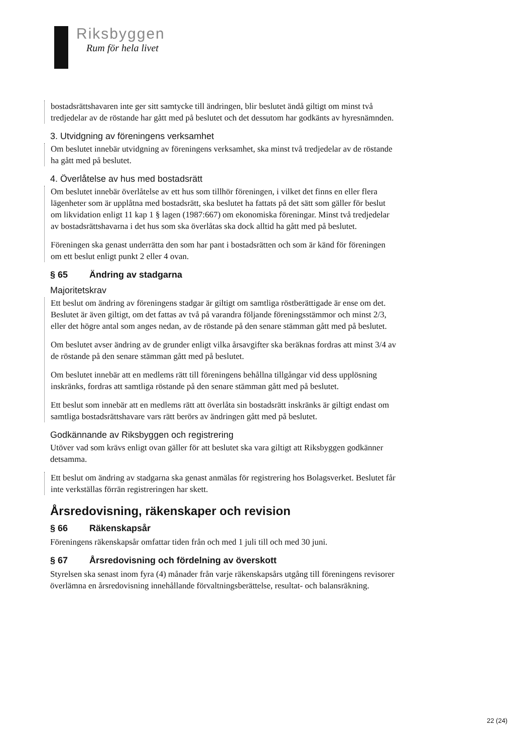Riksbyggen
Rum för hela livet
bostadsrättshavaren inte ger sitt samtycke till ändringen, blir beslutet ändå giltigt om minst två tredjedelar av de röstande har gått med på beslutet och det dessutom har godkänts av hyresnämnden.
3. Utvidgning av föreningens verksamhet
Om beslutet innebär utvidgning av föreningens verksamhet, ska minst två tredjedelar av de röstande ha gått med på beslutet.
4. Överlåtelse av hus med bostadsrätt
Om beslutet innebär överlåtelse av ett hus som tillhör föreningen, i vilket det finns en eller flera lägenheter som är upplåtna med bostadsrätt, ska beslutet ha fattats på det sätt som gäller för beslut om likvidation enligt 11 kap 1 § lagen (1987:667) om ekonomiska föreningar. Minst två tredjedelar av bostadsrättshavarna i det hus som ska överlåtas ska dock alltid ha gått med på beslutet.
Föreningen ska genast underrätta den som har pant i bostadsrätten och som är känd för föreningen om ett beslut enligt punkt 2 eller 4 ovan.
§ 65 Ändring av stadgarna
Majoritetskrav
Ett beslut om ändring av föreningens stadgar är giltigt om samtliga röstberättigade är ense om det. Beslutet är även giltigt, om det fattas av två på varandra följande föreningsstämmor och minst 2/3, eller det högre antal som anges nedan, av de röstande på den senare stämman gått med på beslutet.
Om beslutet avser ändring av de grunder enligt vilka årsavgifter ska beräknas fordras att minst 3/4 av de röstande på den senare stämman gått med på beslutet.
Om beslutet innebär att en medlems rätt till föreningens behållna tillgångar vid dess upplösning inskränks, fordras att samtliga röstande på den senare stämman gått med på beslutet.
Ett beslut som innebär att en medlems rätt att överlåta sin bostadsrätt inskränks är giltigt endast om samtliga bostadsrättshavare vars rätt berörs av ändringen gått med på beslutet.
Godkännande av Riksbyggen och registrering
Utöver vad som krävs enligt ovan gäller för att beslutet ska vara giltigt att Riksbyggen godkänner detsamma.
Ett beslut om ändring av stadgarna ska genast anmälas för registrering hos Bolagsverket. Beslutet får inte verkställas förrän registreringen har skett.
Årsredovisning, räkenskaper och revision
§ 66 Räkenskapsår
Föreningens räkenskapsår omfattar tiden från och med 1 juli till och med 30 juni.
§ 67 Årsredovisning och fördelning av överskott
Styrelsen ska senast inom fyra (4) månader från varje räkenskapsårs utgång till föreningens revisorer överlämna en årsredovisning innehållande förvaltningsberättelse, resultat- och balansräkning.
22 (24)